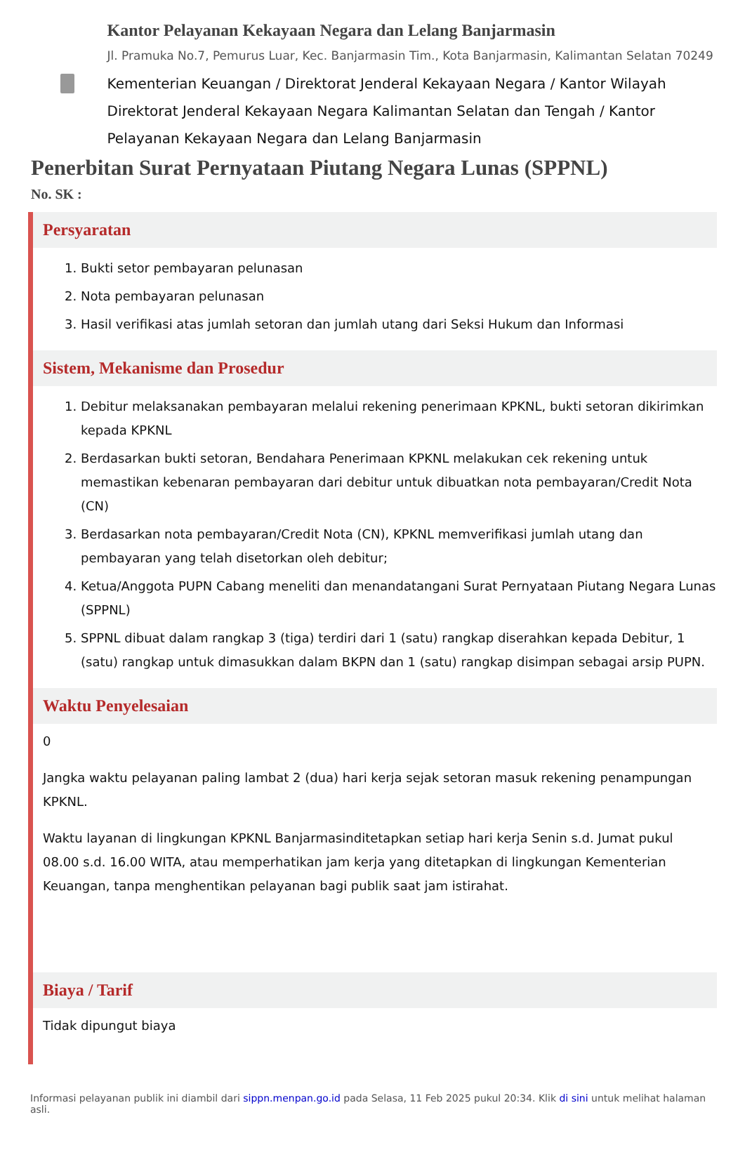Kantor Pelayanan Kekayaan Negara dan Lelang Banjarmasin
Jl. Pramuka No.7, Pemurus Luar, Kec. Banjarmasin Tim., Kota Banjarmasin, Kalimantan Selatan 70249
Kementerian Keuangan / Direktorat Jenderal Kekayaan Negara / Kantor Wilayah Direktorat Jenderal Kekayaan Negara Kalimantan Selatan dan Tengah / Kantor Pelayanan Kekayaan Negara dan Lelang Banjarmasin
Penerbitan Surat Pernyataan Piutang Negara Lunas (SPPNL)
No. SK :
Persyaratan
1. Bukti setor pembayaran pelunasan
2. Nota pembayaran pelunasan
3. Hasil verifikasi atas jumlah setoran dan jumlah utang dari Seksi Hukum dan Informasi
Sistem, Mekanisme dan Prosedur
1. Debitur melaksanakan pembayaran melalui rekening penerimaan KPKNL, bukti setoran dikirimkan kepada KPKNL
2. Berdasarkan bukti setoran, Bendahara Penerimaan KPKNL melakukan cek rekening untuk memastikan kebenaran pembayaran dari debitur untuk dibuatkan nota pembayaran/Credit Nota (CN)
3. Berdasarkan nota pembayaran/Credit Nota (CN), KPKNL memverifikasi jumlah utang dan pembayaran yang telah disetorkan oleh debitur;
4. Ketua/Anggota PUPN Cabang meneliti dan menandatangani Surat Pernyataan Piutang Negara Lunas (SPPNL)
5. SPPNL dibuat dalam rangkap 3 (tiga) terdiri dari 1 (satu) rangkap diserahkan kepada Debitur, 1 (satu) rangkap untuk dimasukkan dalam BKPN dan 1 (satu) rangkap disimpan sebagai arsip PUPN.
Waktu Penyelesaian
0
Jangka waktu pelayanan paling lambat 2 (dua) hari kerja sejak setoran masuk rekening penampungan KPKNL.
Waktu layanan di lingkungan KPKNL Banjarmasinditetapkan setiap hari kerja Senin s.d. Jumat pukul 08.00 s.d. 16.00 WITA, atau memperhatikan jam kerja yang ditetapkan di lingkungan Kementerian Keuangan, tanpa menghentikan pelayanan bagi publik saat jam istirahat.
Biaya / Tarif
Tidak dipungut biaya
Informasi pelayanan publik ini diambil dari sippn.menpan.go.id pada Selasa, 11 Feb 2025 pukul 20:34. Klik di sini untuk melihat halaman asli.